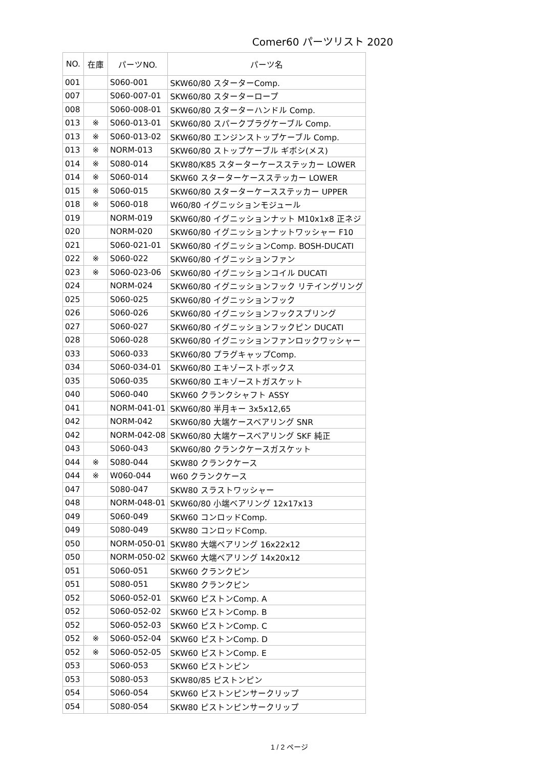Comer60 パーツリスト 2020
| NO. | 在庫 | パーツNO. | パーツ名 |
| --- | --- | --- | --- |
| 001 | | S060-001 | SKW60/80 スターターComp. |
| 007 | | S060-007-01 | SKW60/80 スターターロープ |
| 008 | | S060-008-01 | SKW60/80 スターターハンドル Comp. |
| 013 | ※ | S060-013-01 | SKW60/80 スパークプラグケーブル Comp. |
| 013 | ※ | S060-013-02 | SKW60/80 エンジンストップケーブル Comp. |
| 013 | ※ | NORM-013 | SKW60/80 ストップケーブル ギボシ(メス) |
| 014 | ※ | S080-014 | SKW80/K85 スターターケースステッカー LOWER |
| 014 | ※ | S060-014 | SKW60 スターターケースステッカー LOWER |
| 015 | ※ | S060-015 | SKW60/80 スターターケースステッカー UPPER |
| 018 | ※ | S060-018 | W60/80 イグニッションモジュール |
| 019 | | NORM-019 | SKW60/80 イグニッションナット M10x1x8 正ネジ |
| 020 | | NORM-020 | SKW60/80 イグニッションナットワッシャー F10 |
| 021 | | S060-021-01 | SKW60/80 イグニッションComp. BOSH-DUCATI |
| 022 | ※ | S060-022 | SKW60/80 イグニッションファン |
| 023 | ※ | S060-023-06 | SKW60/80 イグニッションコイル DUCATI |
| 024 | | NORM-024 | SKW60/80 イグニッションフック リテイングリング |
| 025 | | S060-025 | SKW60/80 イグニッションフック |
| 026 | | S060-026 | SKW60/80 イグニッションフックスプリング |
| 027 | | S060-027 | SKW60/80 イグニッションフックピン DUCATI |
| 028 | | S060-028 | SKW60/80 イグニッションファンロックワッシャー |
| 033 | | S060-033 | SKW60/80 プラグキャップComp. |
| 034 | | S060-034-01 | SKW60/80 エキゾーストボックス |
| 035 | | S060-035 | SKW60/80 エキゾーストガスケット |
| 040 | | S060-040 | SKW60 クランクシャフト ASSY |
| 041 | | NORM-041-01 | SKW60/80 半月キー 3x5x12,65 |
| 042 | | NORM-042 | SKW60/80 大端ケースベアリング SNR |
| 042 | | NORM-042-08 | SKW60/80 大端ケースベアリング SKF 純正 |
| 043 | | S060-043 | SKW60/80 クランクケースガスケット |
| 044 | ※ | S080-044 | SKW80 クランクケース |
| 044 | ※ | W060-044 | W60 クランクケース |
| 047 | | S080-047 | SKW80 スラストワッシャー |
| 048 | | NORM-048-01 | SKW60/80 小端ベアリング 12x17x13 |
| 049 | | S060-049 | SKW60 コンロッドComp. |
| 049 | | S080-049 | SKW80 コンロッドComp. |
| 050 | | NORM-050-01 | SKW80 大端ベアリング 16x22x12 |
| 050 | | NORM-050-02 | SKW60 大端ベアリング 14x20x12 |
| 051 | | S060-051 | SKW60 クランクピン |
| 051 | | S080-051 | SKW80 クランクピン |
| 052 | | S060-052-01 | SKW60 ピストンComp. A |
| 052 | | S060-052-02 | SKW60 ピストンComp. B |
| 052 | | S060-052-03 | SKW60 ピストンComp. C |
| 052 | ※ | S060-052-04 | SKW60 ピストンComp. D |
| 052 | ※ | S060-052-05 | SKW60 ピストンComp. E |
| 053 | | S060-053 | SKW60 ピストンピン |
| 053 | | S080-053 | SKW80/85 ピストンピン |
| 054 | | S060-054 | SKW60 ピストンピンサークリップ |
| 054 | | S080-054 | SKW80 ピストンピンサークリップ |
1 / 2 ページ